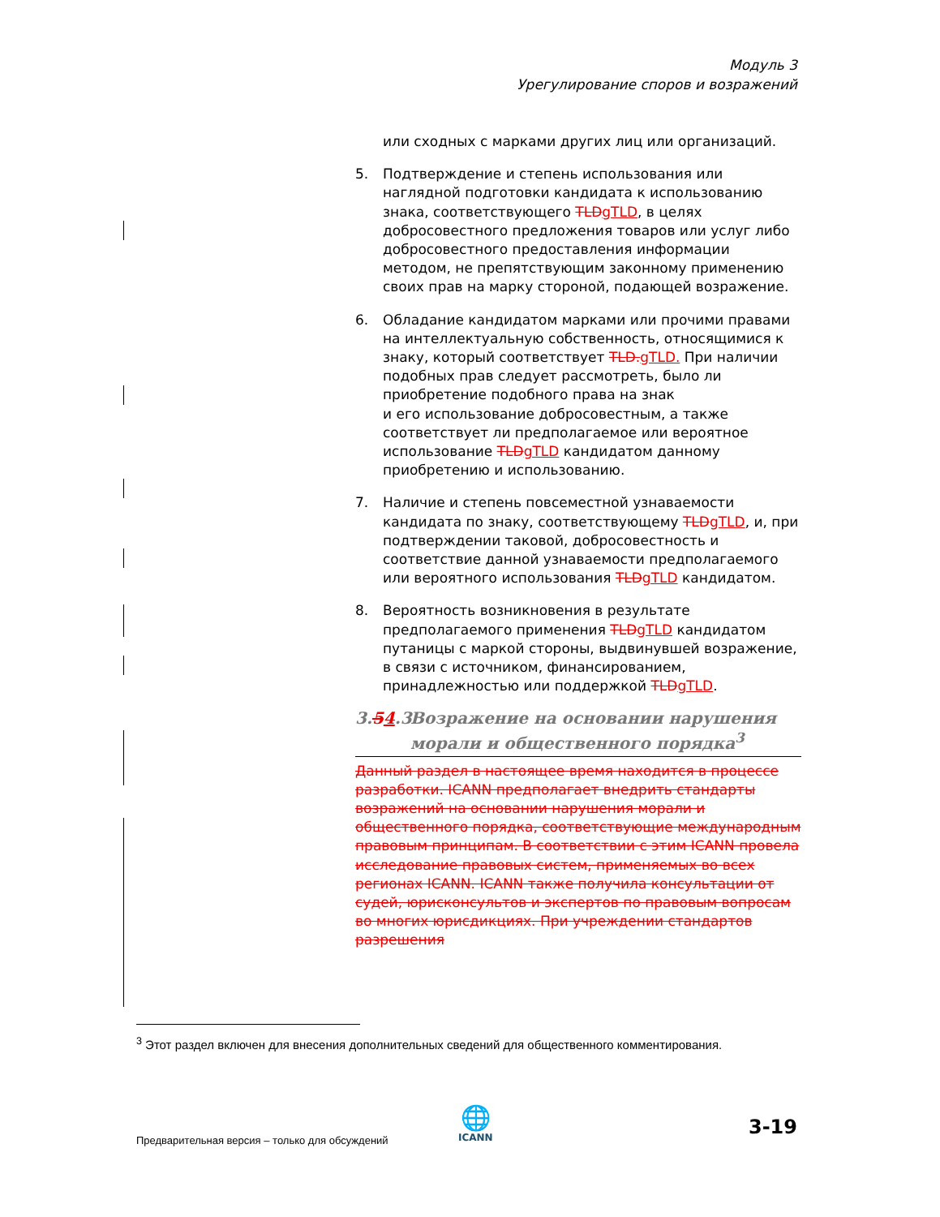Модуль 3
Урегулирование споров и возражений
или сходных с марками других лиц или организаций.
5. Подтверждение и степень использования или наглядной подготовки кандидата к использованию знака, соответствующего TLDgTLD, в целях добросовестного предложения товаров или услуг либо добросовестного предоставления информации методом, не препятствующим законному применению своих прав на марку стороной, подающей возражение.
6. Обладание кандидатом марками или прочими правами на интеллектуальную собственность, относящимися к знаку, который соответствует TLD.gTLD. При наличии подобных прав следует рассмотреть, было ли приобретение подобного права на знак
и его использование добросовестным, а также соответствует ли предполагаемое или вероятное использование TLDgTLD кандидатом данному приобретению и использованию.
7. Наличие и степень повсеместной узнаваемости кандидата по знаку, соответствующему TLDgTLD, и, при подтверждении таковой, добросовестность и соответствие данной узнаваемости предполагаемого или вероятного использования TLDgTLD кандидатом.
8. Вероятность возникновения в результате предполагаемого применения TLDgTLD кандидатом путаницы с маркой стороны, выдвинувшей возражение, в связи с источником, финансированием, принадлежностью или поддержкой TLDgTLD.
3.54.3 Возражение на основании нарушения морали и общественного порядка<sup>3</sup>
Данный раздел в настоящее время находится в процессе разработки. ICANN предполагает внедрить стандарты возражений на основании нарушения морали и общественного порядка, соответствующие международным правовым принципам. В соответствии с этим ICANN провела исследование правовых систем, применяемых во всех регионах ICANN. ICANN также получила консультации от судей, юрисконсультов и экспертов по правовым вопросам во многих юрисдикциях. При учреждении стандартов разрешения
<sup>3</sup> Этот раздел включен для внесения дополнительных сведений для общественного комментирования.
Предварительная версия – только для обсуждений
🌐
ICANN
3-19